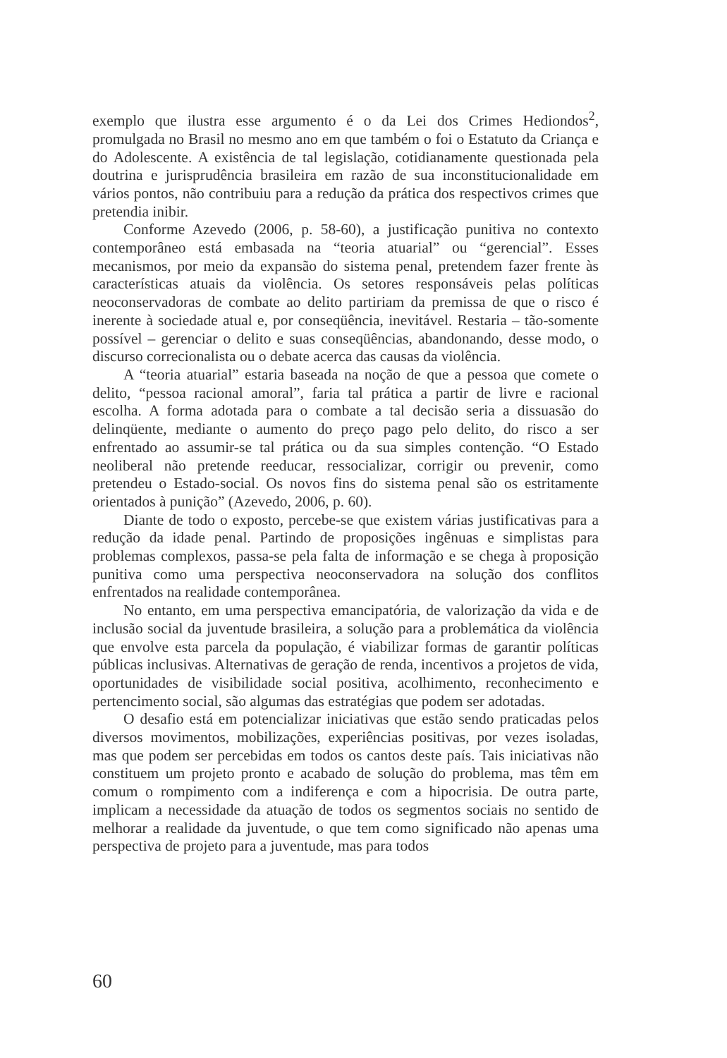exemplo que ilustra esse argumento é o da Lei dos Crimes Hediondos<sup>2</sup>, promulgada no Brasil no mesmo ano em que também o foi o Estatuto da Criança e do Adolescente. A existência de tal legislação, cotidianamente questionada pela doutrina e jurisprudência brasileira em razão de sua inconstitucionalidade em vários pontos, não contribuiu para a redução da prática dos respectivos crimes que pretendia inibir.
Conforme Azevedo (2006, p. 58-60), a justificação punitiva no contexto contemporâneo está embasada na “teoria atuarial” ou “gerencial”. Esses mecanismos, por meio da expansão do sistema penal, pretendem fazer frente às características atuais da violência. Os setores responsáveis pelas políticas neoconservadoras de combate ao delito partiriam da premissa de que o risco é inerente à sociedade atual e, por conseqüência, inevitável. Restaria – tão-somente possível – gerenciar o delito e suas conseqüências, abandonando, desse modo, o discurso correcionalista ou o debate acerca das causas da violência.
A “teoria atuarial” estaria baseada na noção de que a pessoa que comete o delito, “pessoa racional amoral”, faria tal prática a partir de livre e racional escolha. A forma adotada para o combate a tal decisão seria a dissuasão do delinqüente, mediante o aumento do preço pago pelo delito, do risco a ser enfrentado ao assumir-se tal prática ou da sua simples contenção. “O Estado neoliberal não pretende reeducar, ressocializar, corrigir ou prevenir, como pretendeu o Estado-social. Os novos fins do sistema penal são os estritamente orientados à punição” (Azevedo, 2006, p. 60).
Diante de todo o exposto, percebe-se que existem várias justificativas para a redução da idade penal. Partindo de proposições ingênuas e simplistas para problemas complexos, passa-se pela falta de informação e se chega à proposição punitiva como uma perspectiva neoconservadora na solução dos conflitos enfrentados na realidade contemporânea.
No entanto, em uma perspectiva emancipatória, de valorização da vida e de inclusão social da juventude brasileira, a solução para a problemática da violência que envolve esta parcela da população, é viabilizar formas de garantir políticas públicas inclusivas. Alternativas de geração de renda, incentivos a projetos de vida, oportunidades de visibilidade social positiva, acolhimento, reconhecimento e pertencimento social, são algumas das estratégias que podem ser adotadas.
O desafio está em potencializar iniciativas que estão sendo praticadas pelos diversos movimentos, mobilizações, experiências positivas, por vezes isoladas, mas que podem ser percebidas em todos os cantos deste país. Tais iniciativas não constituem um projeto pronto e acabado de solução do problema, mas têm em comum o rompimento com a indiferença e com a hipocrisia. De outra parte, implicam a necessidade da atuação de todos os segmentos sociais no sentido de melhorar a realidade da juventude, o que tem como significado não apenas uma perspectiva de projeto para a juventude, mas para todos
60